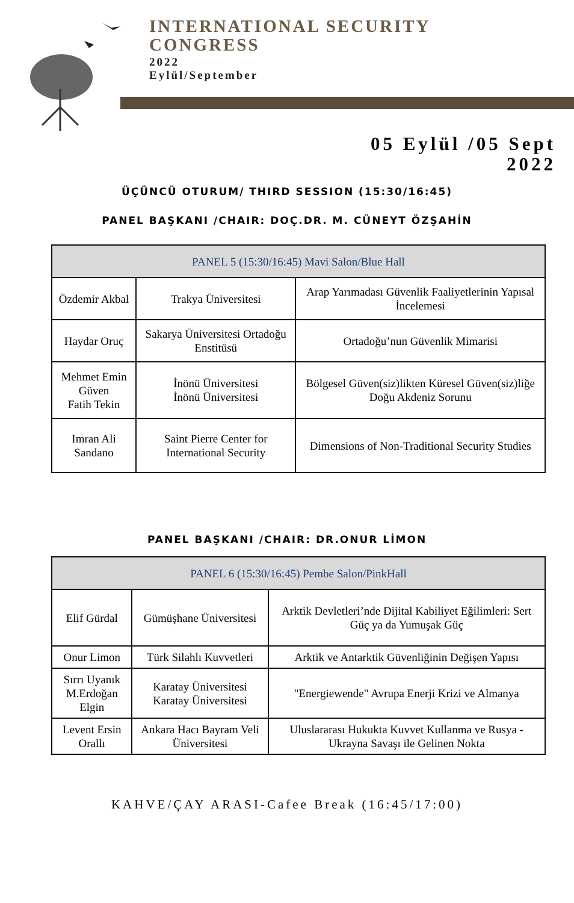INTERNATIONAL SECURITY
CONGRESS
2022
Eylül/September
05 Eylül /05 Sept
2022
ÜÇÜNCÜ OTURUM/ THIRD SESSION (15:30/16:45)
PANEL BAŞKANI /CHAIR: DOÇ.DR. M. CÜNEYT ÖZŞAHİN
| PANEL 5 (15:30/16:45) Mavi Salon/Blue Hall | | |
| --- | --- | --- |
| Özdemir Akbal | Trakya Üniversitesi | Arap Yarımadası Güvenlik Faaliyetlerinin Yapısal İncelemesi |
| Haydar Oruç | Sakarya Üniversitesi Ortadoğu Enstitüsü | Ortadoğu’nun Güvenlik Mimarisi |
| Mehmet Emin Güven Fatih Tekin | İnönü Üniversitesi İnönü Üniversitesi | Bölgesel Güven(siz)likten Küresel Güven(siz)liğe Doğu Akdeniz Sorunu |
| Imran Ali Sandano | Saint Pierre Center for International Security | Dimensions of Non-Traditional Security Studies |
PANEL BAŞKANI /CHAIR: DR.ONUR LİMON
| PANEL 6 (15:30/16:45) Pembe Salon/PinkHall | | |
| --- | --- | --- |
| Elif Gürdal | Gümüşhane Üniversitesi | Arktik Devletleri’nde Dijital Kabiliyet Eğilimleri: Sert Güç ya da Yumuşak Güç |
| Onur Limon | Türk Silahlı Kuvvetleri | Arktik ve Antarktik Güvenliğinin Değişen Yapısı |
| Sırrı Uyanık M.Erdoğan Elgin | Karatay Üniversitesi Karatay Üniversitesi | "Energiewende" Avrupa Enerji Krizi ve Almanya |
| Levent Ersin Orallı | Ankara Hacı Bayram Veli Üniversitesi | Uluslararası Hukukta Kuvvet Kullanma ve Rusya - Ukrayna Savaşı ile Gelinen Nokta |
KAHVE/ÇAY ARASI-Cafee Break (16:45/17:00)